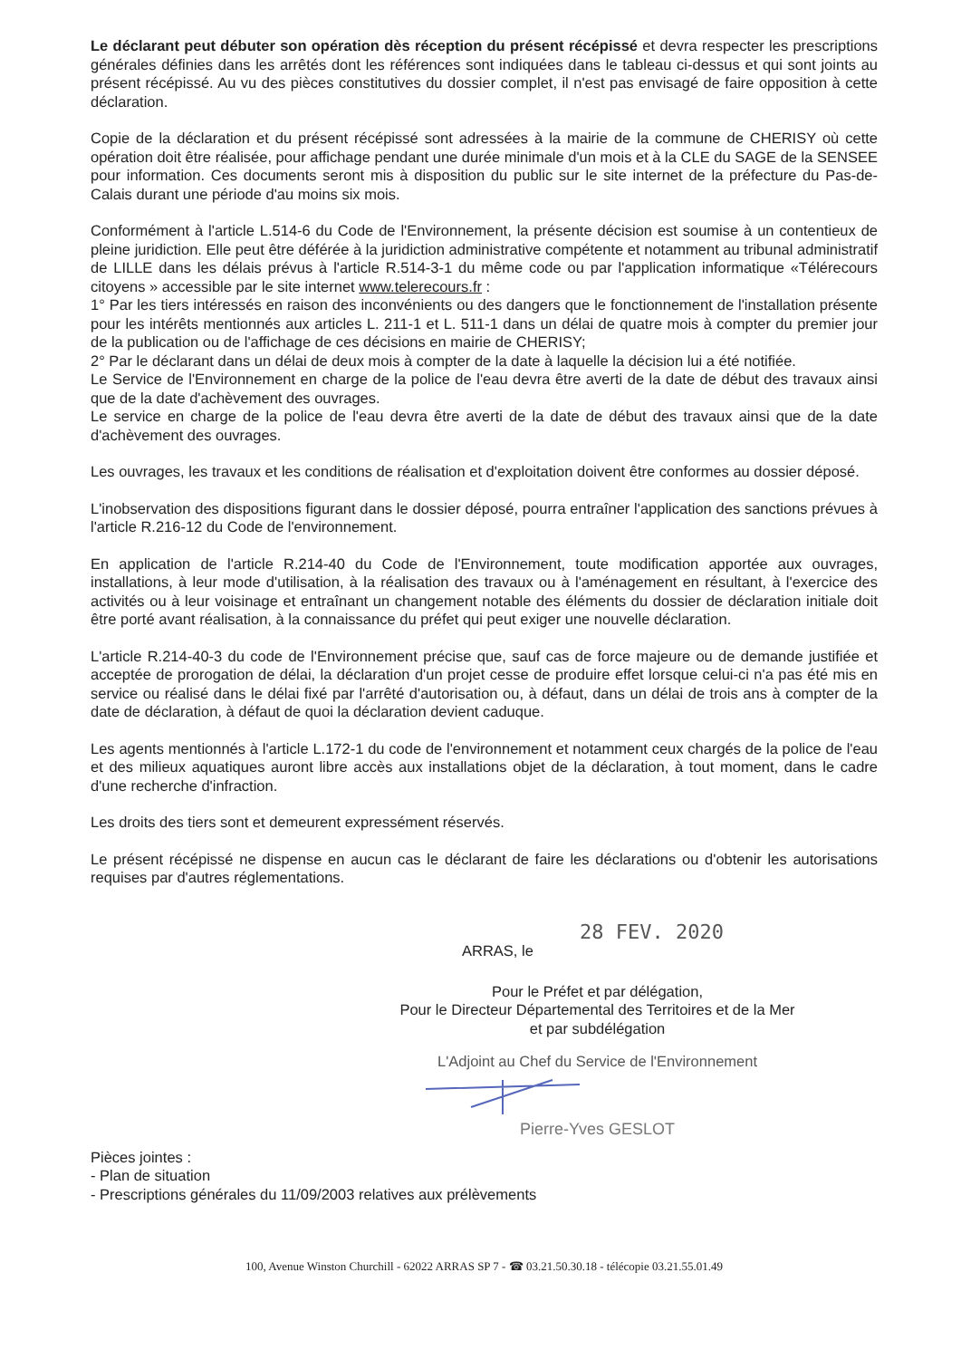Le déclarant peut débuter son opération dès réception du présent récépissé et devra respecter les prescriptions générales définies dans les arrêtés dont les références sont indiquées dans le tableau ci-dessus et qui sont joints au présent récépissé. Au vu des pièces constitutives du dossier complet, il n'est pas envisagé de faire opposition à cette déclaration.
Copie de la déclaration et du présent récépissé sont adressées à la mairie de la commune de CHERISY où cette opération doit être réalisée, pour affichage pendant une durée minimale d'un mois et à la CLE du SAGE de la SENSEE pour information. Ces documents seront mis à disposition du public sur le site internet de la préfecture du Pas-de-Calais durant une période d'au moins six mois.
Conformément à l'article L.514-6 du Code de l'Environnement, la présente décision est soumise à un contentieux de pleine juridiction. Elle peut être déférée à la juridiction administrative compétente et notamment au tribunal administratif de LILLE dans les délais prévus à l'article R.514-3-1 du même code ou par l'application informatique «Télérecours citoyens » accessible par le site internet www.telerecours.fr :
1° Par les tiers intéressés en raison des inconvénients ou des dangers que le fonctionnement de l'installation présente pour les intérêts mentionnés aux articles L. 211-1 et L. 511-1 dans un délai de quatre mois à compter du premier jour de la publication ou de l'affichage de ces décisions en mairie de CHERISY;
2° Par le déclarant dans un délai de deux mois à compter de la date à laquelle la décision lui a été notifiée.
Le Service de l'Environnement en charge de la police de l'eau devra être averti de la date de début des travaux ainsi que de la date d'achèvement des ouvrages.
Le service en charge de la police de l'eau devra être averti de la date de début des travaux ainsi que de la date d'achèvement des ouvrages.
Les ouvrages, les travaux et les conditions de réalisation et d'exploitation doivent être conformes au dossier déposé.
L'inobservation des dispositions figurant dans le dossier déposé, pourra entraîner l'application des sanctions prévues à l'article R.216-12 du Code de l'environnement.
En application de l'article R.214-40 du Code de l'Environnement, toute modification apportée aux ouvrages, installations, à leur mode d'utilisation, à la réalisation des travaux ou à l'aménagement en résultant, à l'exercice des activités ou à leur voisinage et entraînant un changement notable des éléments du dossier de déclaration initiale doit être porté avant réalisation, à la connaissance du préfet qui peut exiger une nouvelle déclaration.
L'article R.214-40-3 du code de l'Environnement précise que, sauf cas de force majeure ou de demande justifiée et acceptée de prorogation de délai, la déclaration d'un projet cesse de produire effet lorsque celui-ci n'a pas été mis en service ou réalisé dans le délai fixé par l'arrêté d'autorisation ou, à défaut, dans un délai de trois ans à compter de la date de déclaration, à défaut de quoi la déclaration devient caduque.
Les agents mentionnés à l'article L.172-1 du code de l'environnement et notamment ceux chargés de la police de l'eau et des milieux aquatiques auront libre accès aux installations objet de la déclaration, à tout moment, dans le cadre d'une recherche d'infraction.
Les droits des tiers sont et demeurent expressément réservés.
Le présent récépissé ne dispense en aucun cas le déclarant de faire les déclarations ou d'obtenir les autorisations requises par d'autres réglementations.
28 FEV. 2020
ARRAS, le
Pour le Préfet et par délégation,
Pour le Directeur Départemental des Territoires et de la Mer
et par subdélégation
L'Adjoint au Chef du Service de l'Environnement
Pierre-Yves GESLOT
Pièces jointes :
- Plan de situation
- Prescriptions générales du 11/09/2003 relatives aux prélèvements
100, Avenue Winston Churchill - 62022 ARRAS SP 7 - ☎ 03.21.50.30.18 - télécopie 03.21.55.01.49